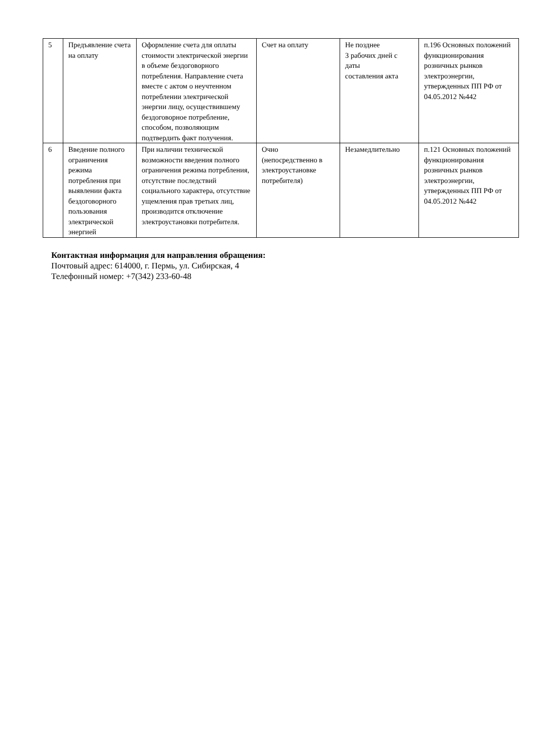| 5 | Предъявление счета на оплату | Оформление счета для оплаты стоимости электрической энергии в объеме бездоговорного потребления. Направление счета вместе с актом о неучтенном потреблении электрической энергии лицу, осуществившему бездоговорное потребление, способом, позволяющим подтвердить факт получения. | Счет на оплату | Не позднее 3 рабочих дней с даты составления акта | п.196 Основных положений функционирования розничных рынков электроэнергии, утвержденных ПП РФ от 04.05.2012 №442 |
| 6 | Введение полного ограничения режима потребления при выявлении факта бездоговорного пользования электрической энергией | При наличии технической возможности введения полного ограничения режима потребления, отсутствие последствий социального характера, отсутствие ущемления прав третьих лиц, производится отключение электроустановки потребителя. | Очно (непосредственно в электроустановке потребителя) | Незамедлительно | п.121 Основных положений функционирования розничных рынков электроэнергии, утвержденных ПП РФ от 04.05.2012 №442 |
Контактная информация для направления обращения:
Почтовый адрес: 614000, г. Пермь, ул. Сибирская, 4
Телефонный номер: +7(342) 233-60-48